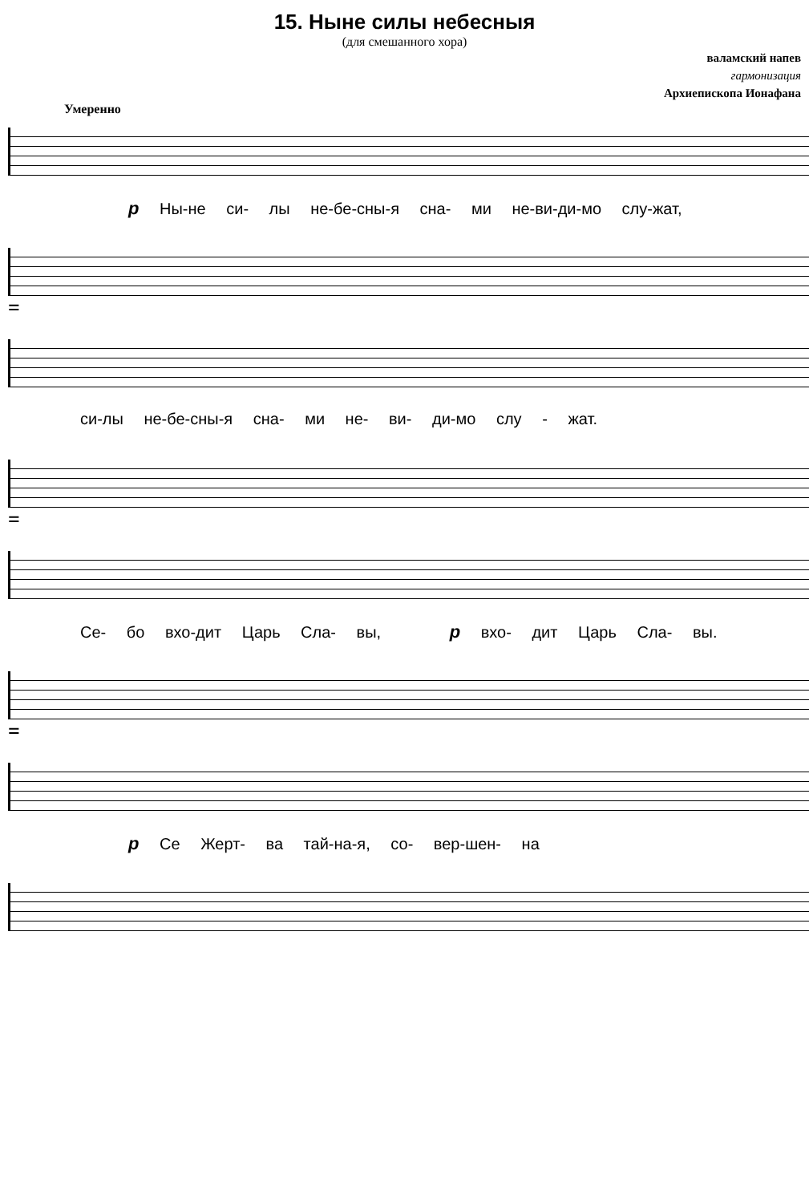15. Ныне силы небесныя
(для смешанного хора)
валамский напев
гармонизация
Архиепископа Ионафана
Умеренно
p Ны-не си- лы не-бе-сны-я сна- ми не-ви-ди-мо слу-жат,
=
си-лы не-бе-сны-я сна- ми не- ви- ди-мо слу - жат.
=
Се- бо вхо-дит Царь Сла- вы, p вхо- дит Царь Сла- вы.
=
p Се Жерт- ва тай-на-я, со- вер-шен- на